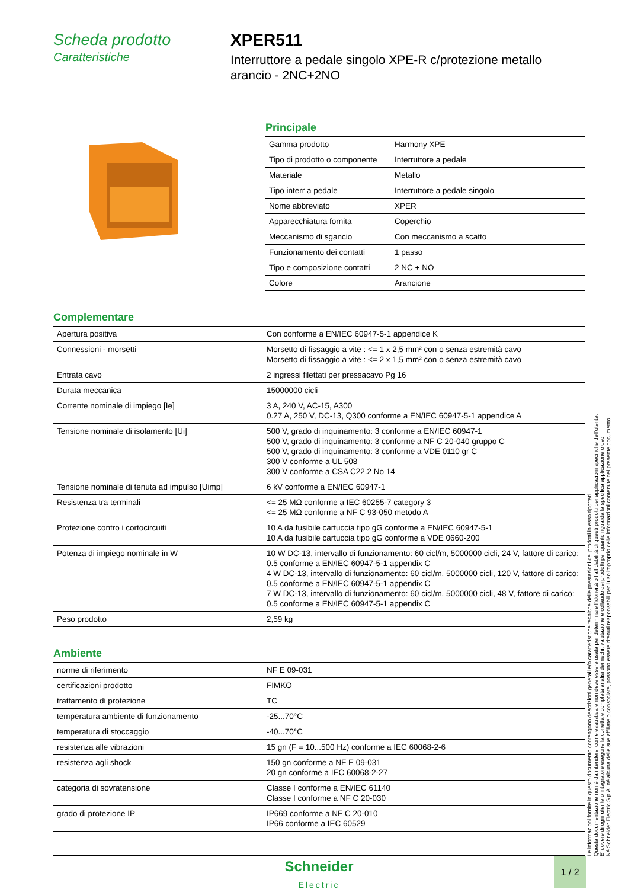Scheda prodotto
Caratteristiche
XPER511
Interruttore a pedale singolo XPE-R c/protezione metallo arancio - 2NC+2NO
Principale
| Gamma prodotto | Harmony XPE |
| Tipo di prodotto o componente | Interruttore a pedale |
| Materiale | Metallo |
| Tipo interr a pedale | Interruttore a pedale singolo |
| Nome abbreviato | XPER |
| Apparecchiatura fornita | Coperchio |
| Meccanismo di sgancio | Con meccanismo a scatto |
| Funzionamento dei contatti | 1 passo |
| Tipo e composizione contatti | 2 NC + NO |
| Colore | Arancione |
Complementare
| Apertura positiva | Con conforme a EN/IEC 60947-5-1 appendice K |
| Connessioni - morsetti | Morsetto di fissaggio a vite : <= 1 x 2,5 mm² con o senza estremità cavo Morsetto di fissaggio a vite : <= 2 x 1,5 mm² con o senza estremità cavo |
| Entrata cavo | 2 ingressi filettati per pressacavo Pg 16 |
| Durata meccanica | 15000000 cicli |
| Corrente nominale di impiego [Ie] | 3 A, 240 V, AC-15, A300 0.27 A, 250 V, DC-13, Q300 conforme a EN/IEC 60947-5-1 appendice A |
| Tensione nominale di isolamento [Ui] | 500 V, grado di inquinamento: 3 conforme a EN/IEC 60947-1 500 V, grado di inquinamento: 3 conforme a NF C 20-040 gruppo C 500 V, grado di inquinamento: 3 conforme a VDE 0110 gr C 300 V conforme a UL 508 300 V conforme a CSA C22.2 No 14 |
| Tensione nominale di tenuta ad impulso [Uimp] | 6 kV conforme a EN/IEC 60947-1 |
| Resistenza tra terminali | <= 25 MΩ conforme a IEC 60255-7 category 3 <= 25 MΩ conforme a NF C 93-050 metodo A |
| Protezione contro i cortocircuiti | 10 A da fusibile cartuccia tipo gG conforme a EN/IEC 60947-5-1 10 A da fusibile cartuccia tipo gG conforme a VDE 0660-200 |
| Potenza di impiego nominale in W | 10 W DC-13, intervallo di funzionamento: 60 cicl/m, 5000000 cicli, 24 V, fattore di carico: 0.5 conforme a EN/IEC 60947-5-1 appendix C 4 W DC-13, intervallo di funzionamento: 60 cicl/m, 5000000 cicli, 120 V, fattore di carico: 0.5 conforme a EN/IEC 60947-5-1 appendix C 7 W DC-13, intervallo di funzionamento: 60 cicl/m, 5000000 cicli, 48 V, fattore di carico: 0.5 conforme a EN/IEC 60947-5-1 appendix C |
| Peso prodotto | 2,59 kg |
Ambiente
| norme di riferimento | NF E 09-031 |
| certificazioni prodotto | FIMKO |
| trattamento di protezione | TC |
| temperatura ambiente di funzionamento | -25...70°C |
| temperatura di stoccaggio | -40...70°C |
| resistenza alle vibrazioni | 15 gn (F = 10...500 Hz) conforme a IEC 60068-2-6 |
| resistenza agli shock | 150 gn conforme a NF E 09-031 20 gn conforme a IEC 60068-2-27 |
| categoria di sovratensione | Classe I conforme a EN/IEC 61140 Classe I conforme a NF C 20-030 |
| grado di protezione IP | IP669 conforme a NF C 20-010 IP66 conforme a IEC 60529 |
Le informazioni fornite in questo documento contengono descrizioni generali e/o caratteristiche tecniche delle prestazioni dei prodotti in esso riportati
Questa documentazione non è da intendersi come esaustiva e non deve essere usata per determinare l'idoneità o l'affidabilità di questi prodotti per applicazioni specifiche dell'utente.
E' dovere di ogni utente o integratore eseguire la corretta e completa analisi dei rischi, valutazione e collaudo dei prodotti per quanto riguarda la specifica applicazione o uso.
Né Schneider Electric S.p.A. né alcuna delle sue affiliate o consociate, possono essere ritenuti responsabili per l'uso improprio delle informazioni contenute nel presente documento.
Schneider
Electric
1 / 2